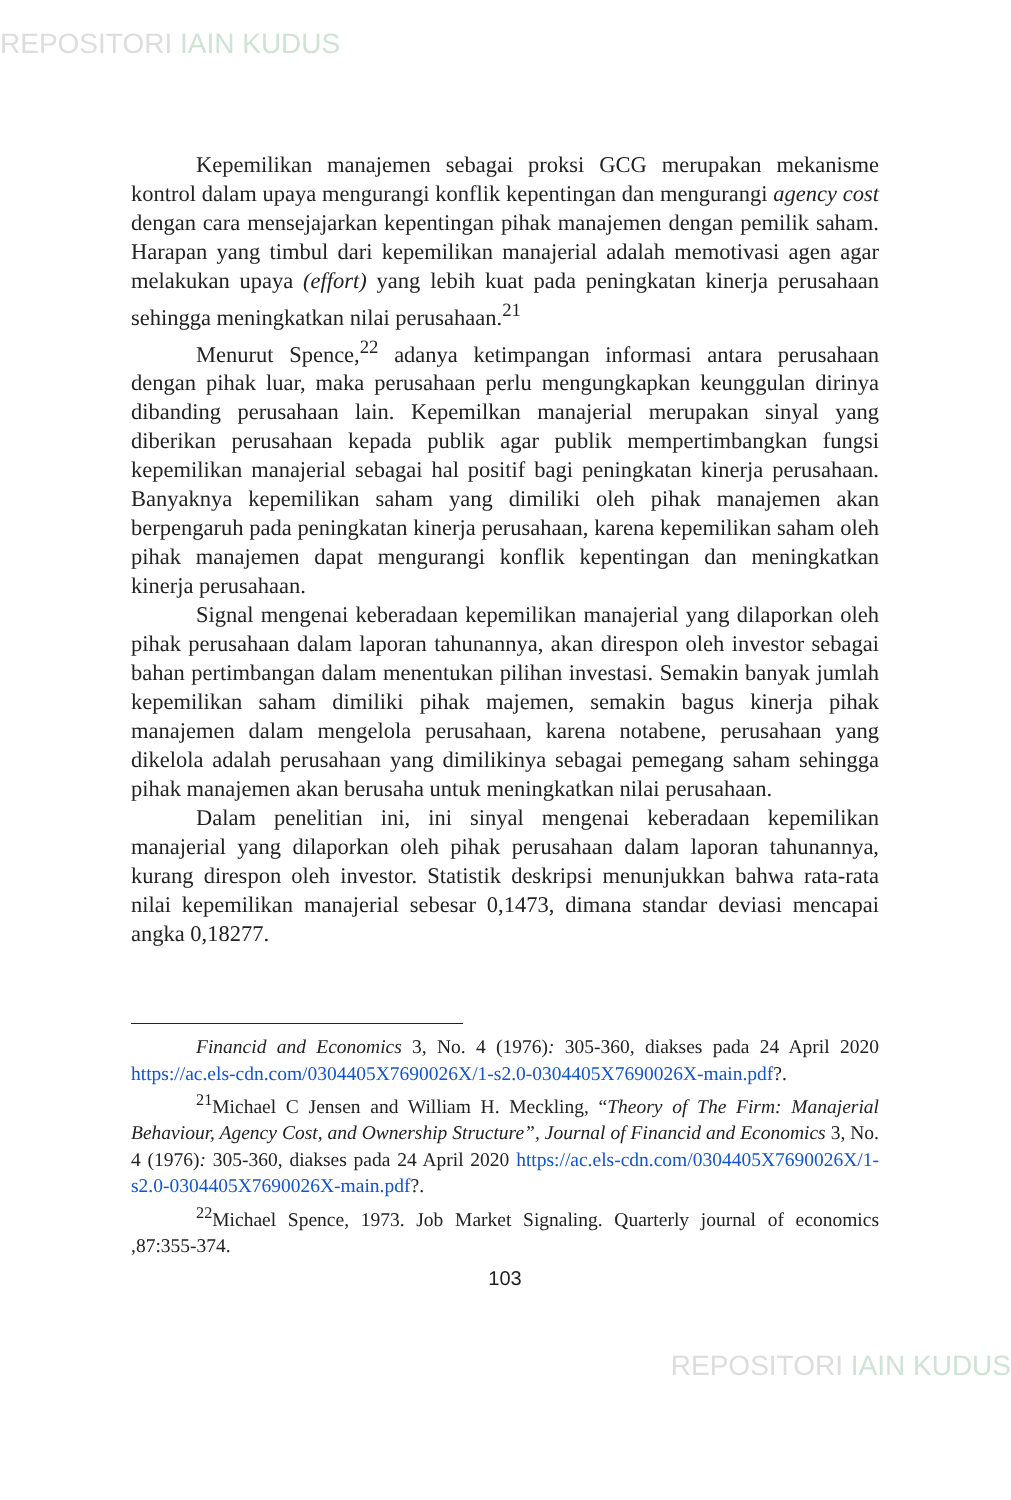REPOSITORI IAIN KUDUS
Kepemilikan manajemen sebagai proksi GCG merupakan mekanisme kontrol dalam upaya mengurangi konflik kepentingan dan mengurangi agency cost dengan cara mensejajarkan kepentingan pihak manajemen dengan pemilik saham. Harapan yang timbul dari kepemilikan manajerial adalah memotivasi agen agar melakukan upaya (effort) yang lebih kuat pada peningkatan kinerja perusahaan sehingga meningkatkan nilai perusahaan.<sup>21</sup>
Menurut Spence,<sup>22</sup> adanya ketimpangan informasi antara perusahaan dengan pihak luar, maka perusahaan perlu mengungkapkan keunggulan dirinya dibanding perusahaan lain. Kepemilkan manajerial merupakan sinyal yang diberikan perusahaan kepada publik agar publik mempertimbangkan fungsi kepemilikan manajerial sebagai hal positif bagi peningkatan kinerja perusahaan. Banyaknya kepemilikan saham yang dimiliki oleh pihak manajemen akan berpengaruh pada peningkatan kinerja perusahaan, karena kepemilikan saham oleh pihak manajemen dapat mengurangi konflik kepentingan dan meningkatkan kinerja perusahaan.
Signal mengenai keberadaan kepemilikan manajerial yang dilaporkan oleh pihak perusahaan dalam laporan tahunannya, akan direspon oleh investor sebagai bahan pertimbangan dalam menentukan pilihan investasi. Semakin banyak jumlah kepemilikan saham dimiliki pihak majemen, semakin bagus kinerja pihak manajemen dalam mengelola perusahaan, karena notabene, perusahaan yang dikelola adalah perusahaan yang dimilikinya sebagai pemegang saham sehingga pihak manajemen akan berusaha untuk meningkatkan nilai perusahaan.
Dalam penelitian ini, ini sinyal mengenai keberadaan kepemilikan manajerial yang dilaporkan oleh pihak perusahaan dalam laporan tahunannya, kurang direspon oleh investor. Statistik deskripsi menunjukkan bahwa rata-rata nilai kepemilikan manajerial sebesar 0,1473, dimana standar deviasi mencapai angka 0,18277.
Financid and Economics 3, No. 4 (1976): 305-360, diakses pada 24 April 2020 https://ac.els-cdn.com/0304405X7690026X/1-s2.0-0304405X7690026X-main.pdf?.
<sup>21</sup> Michael C Jensen and William H. Meckling, “Theory of The Firm: Manajerial Behaviour, Agency Cost, and Ownership Structure”, Journal of Financid and Economics 3, No. 4 (1976): 305-360, diakses pada 24 April 2020 https://ac.els-cdn.com/0304405X7690026X/1-s2.0-0304405X7690026X-main.pdf?.
<sup>22</sup> Michael Spence, 1973. Job Market Signaling. Quarterly journal of economics ,87:355-374.
103
REPOSITORI IAIN KUDUS